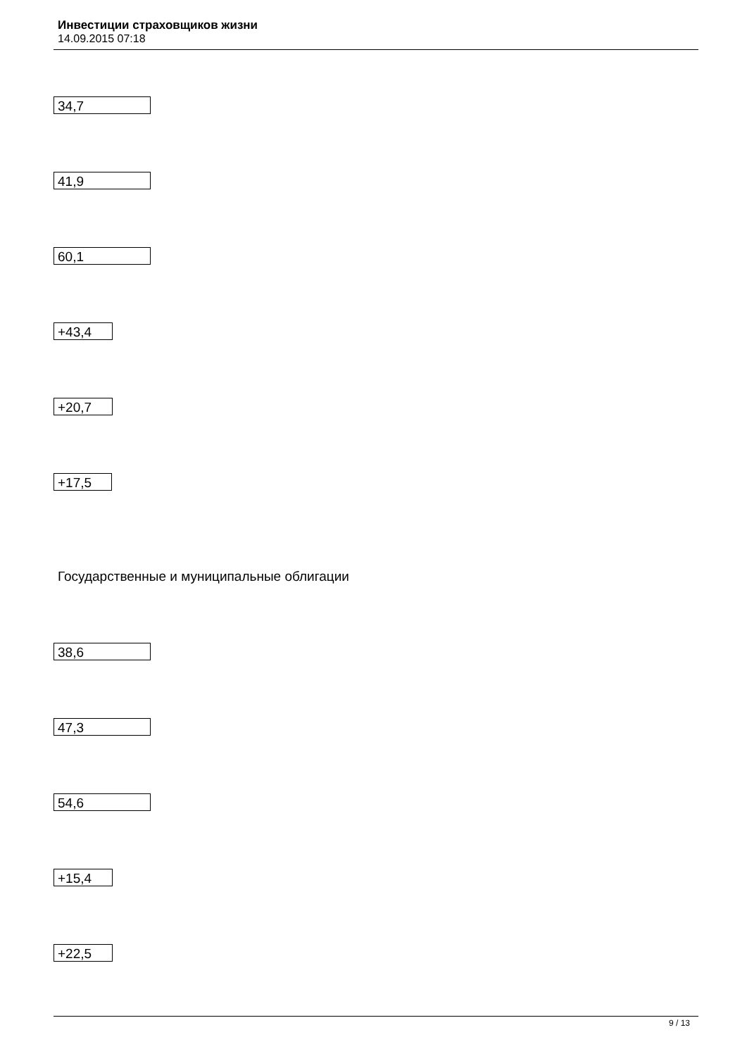Инвестиции страховщиков жизни
14.09.2015 07:18
34,7
41,9
60,1
+43,4
+20,7
+17,5
Государственные и муниципальные облигации
38,6
47,3
54,6
+15,4
+22,5
9 / 13